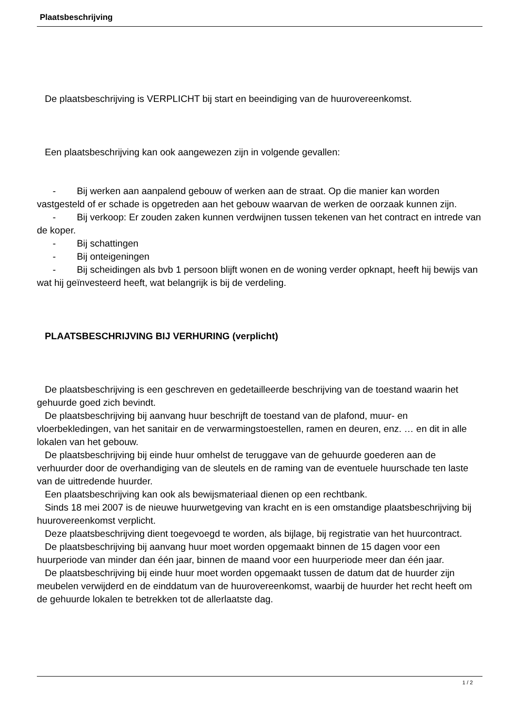Plaatsbeschrijving
De plaatsbeschrijving is VERPLICHT bij start en beeindiging van de huurovereenkomst.
Een plaatsbeschrijving kan ook aangewezen zijn in volgende gevallen:
- Bij werken aan aanpalend gebouw of werken aan de straat. Op die manier kan worden vastgesteld of er schade is opgetreden aan het gebouw waarvan de werken de oorzaak kunnen zijn.
- Bij verkoop: Er zouden zaken kunnen verdwijnen tussen tekenen van het contract en intrede van de koper.
- Bij schattingen
- Bij onteigeningen
- Bij scheidingen als bvb 1 persoon blijft wonen en de woning verder opknapt, heeft hij bewijs van wat hij geïnvesteerd heeft, wat belangrijk is bij de verdeling.
PLAATSBESCHRIJVING BIJ VERHURING (verplicht)
De plaatsbeschrijving is een geschreven en gedetailleerde beschrijving van de toestand waarin het gehuurde goed zich bevindt.
De plaatsbeschrijving bij aanvang huur beschrijft de toestand van de plafond, muur- en vloerbekledingen, van het sanitair en de verwarmingstoestellen, ramen en deuren, enz. … en dit in alle lokalen van het gebouw.
De plaatsbeschrijving bij einde huur omhelst de teruggave van de gehuurde goederen aan de verhuurder door de overhandiging van de sleutels en de raming van de eventuele huurschade ten laste van de uittredende huurder.
Een plaatsbeschrijving kan ook als bewijsmateriaal dienen op een rechtbank.
Sinds 18 mei 2007 is de nieuwe huurwetgeving van kracht en is een omstandige plaatsbeschrijving bij huurovereenkomst verplicht.
Deze plaatsbeschrijving dient toegevoegd te worden, als bijlage, bij registratie van het huurcontract.
De plaatsbeschrijving bij aanvang huur moet worden opgemaakt binnen de 15 dagen voor een huurperiode van minder dan één jaar, binnen de maand voor een huurperiode meer dan één jaar.
De plaatsbeschrijving bij einde huur moet worden opgemaakt tussen de datum dat de huurder zijn meubelen verwijderd en de einddatum van de huurovereenkomst, waarbij de huurder het recht heeft om de gehuurde lokalen te betrekken tot de allerlaatste dag.
1 / 2